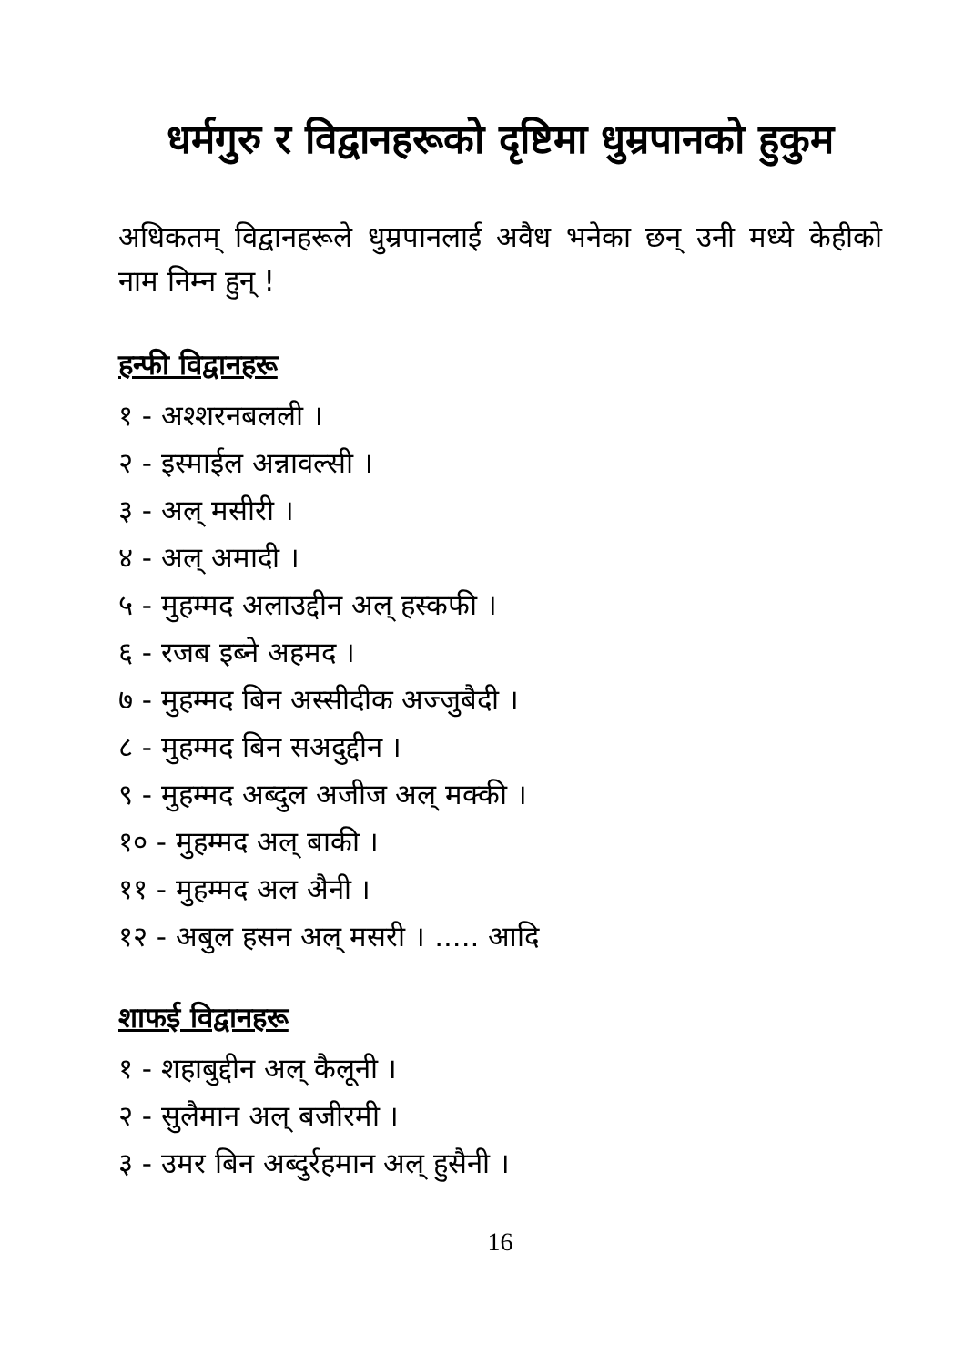धर्मगुरु र विद्वानहरूको दृष्टिमा धुम्रपानको हुकुम
अधिकतम् विद्वानहरूले धुम्रपानलाई अवैध भनेका छन् उनी मध्ये केहीको नाम निम्न हुन् !
हन्फी विद्वानहरू
१ - अश्शरनबलली ।
२ - इस्माईल अन्नावल्सी ।
३ - अल् मसीरी ।
४ - अल् अमादी ।
५ - मुहम्मद अलाउद्दीन अल् हस्कफी ।
६ - रजब इब्ने अहमद ।
७ - मुहम्मद बिन अस्सीदीक अज्जुबैदी ।
८ - मुहम्मद बिन सअदुद्दीन ।
९ - मुहम्मद अब्दुल अजीज अल् मक्की ।
१० - मुहम्मद अल् बाकी ।
११ - मुहम्मद अल अैनी ।
१२ - अबुल हसन अल् मसरी । ..... आदि
शाफई विद्वानहरू
१ - शहाबुद्दीन अल् कैलूनी ।
२ - सुलैमान अल् बजीरमी ।
३ - उमर बिन अब्दुर्रहमान अल् हुसैनी ।
16